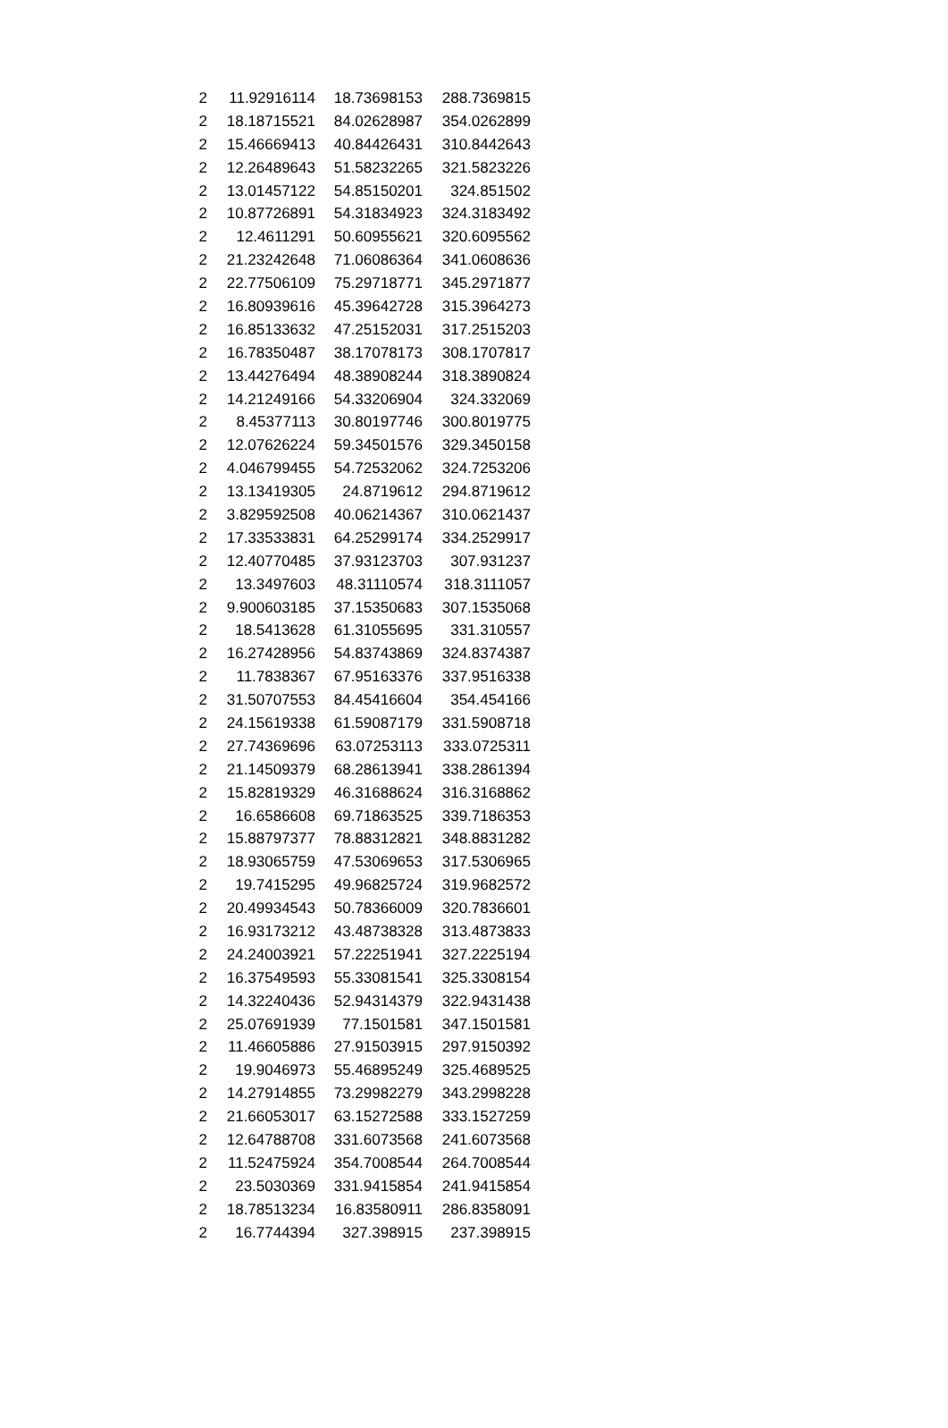| 2 | 11.92916114 | 18.73698153 | 288.7369815 |
| 2 | 18.18715521 | 84.02628987 | 354.0262899 |
| 2 | 15.46669413 | 40.84426431 | 310.8442643 |
| 2 | 12.26489643 | 51.58232265 | 321.5823226 |
| 2 | 13.01457122 | 54.85150201 | 324.851502 |
| 2 | 10.87726891 | 54.31834923 | 324.3183492 |
| 2 | 12.4611291 | 50.60955621 | 320.6095562 |
| 2 | 21.23242648 | 71.06086364 | 341.0608636 |
| 2 | 22.77506109 | 75.29718771 | 345.2971877 |
| 2 | 16.80939616 | 45.39642728 | 315.3964273 |
| 2 | 16.85133632 | 47.25152031 | 317.2515203 |
| 2 | 16.78350487 | 38.17078173 | 308.1707817 |
| 2 | 13.44276494 | 48.38908244 | 318.3890824 |
| 2 | 14.21249166 | 54.33206904 | 324.332069 |
| 2 | 8.45377113 | 30.80197746 | 300.8019775 |
| 2 | 12.07626224 | 59.34501576 | 329.3450158 |
| 2 | 4.046799455 | 54.72532062 | 324.7253206 |
| 2 | 13.13419305 | 24.8719612 | 294.8719612 |
| 2 | 3.829592508 | 40.06214367 | 310.0621437 |
| 2 | 17.33533831 | 64.25299174 | 334.2529917 |
| 2 | 12.40770485 | 37.93123703 | 307.931237 |
| 2 | 13.3497603 | 48.31110574 | 318.3111057 |
| 2 | 9.900603185 | 37.15350683 | 307.1535068 |
| 2 | 18.5413628 | 61.31055695 | 331.310557 |
| 2 | 16.27428956 | 54.83743869 | 324.8374387 |
| 2 | 11.7838367 | 67.95163376 | 337.9516338 |
| 2 | 31.50707553 | 84.45416604 | 354.454166 |
| 2 | 24.15619338 | 61.59087179 | 331.5908718 |
| 2 | 27.74369696 | 63.07253113 | 333.0725311 |
| 2 | 21.14509379 | 68.28613941 | 338.2861394 |
| 2 | 15.82819329 | 46.31688624 | 316.3168862 |
| 2 | 16.6586608 | 69.71863525 | 339.7186353 |
| 2 | 15.88797377 | 78.88312821 | 348.8831282 |
| 2 | 18.93065759 | 47.53069653 | 317.5306965 |
| 2 | 19.7415295 | 49.96825724 | 319.9682572 |
| 2 | 20.49934543 | 50.78366009 | 320.7836601 |
| 2 | 16.93173212 | 43.48738328 | 313.4873833 |
| 2 | 24.24003921 | 57.22251941 | 327.2225194 |
| 2 | 16.37549593 | 55.33081541 | 325.3308154 |
| 2 | 14.32240436 | 52.94314379 | 322.9431438 |
| 2 | 25.07691939 | 77.1501581 | 347.1501581 |
| 2 | 11.46605886 | 27.91503915 | 297.9150392 |
| 2 | 19.9046973 | 55.46895249 | 325.4689525 |
| 2 | 14.27914855 | 73.29982279 | 343.2998228 |
| 2 | 21.66053017 | 63.15272588 | 333.1527259 |
| 2 | 12.64788708 | 331.6073568 | 241.6073568 |
| 2 | 11.52475924 | 354.7008544 | 264.7008544 |
| 2 | 23.5030369 | 331.9415854 | 241.9415854 |
| 2 | 18.78513234 | 16.83580911 | 286.8358091 |
| 2 | 16.7744394 | 327.398915 | 237.398915 |